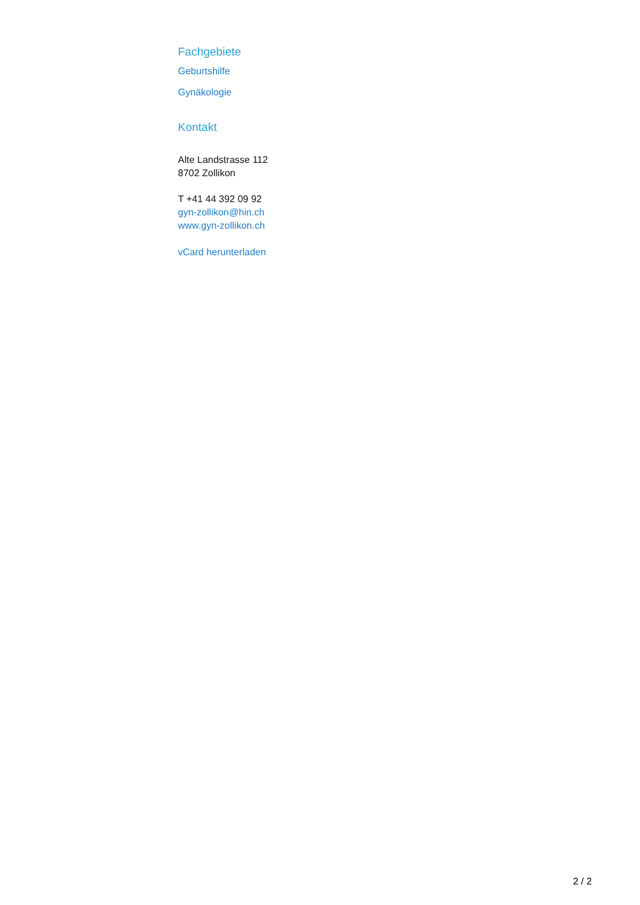Fachgebiete
Geburtshilfe
Gynäkologie
Kontakt
Alte Landstrasse 112
8702 Zollikon
T +41 44 392 09 92
gyn-zollikon@hin.ch
www.gyn-zollikon.ch
vCard herunterladen
2 / 2